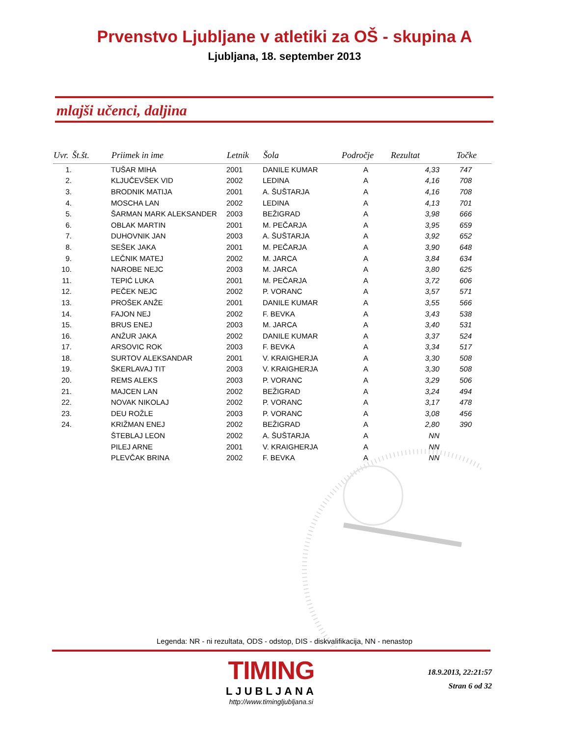Prvenstvo Ljubljane v atletiki za OŠ - skupina A
Ljubljana, 18. september 2013
mlajši učenci, daljina
| Uvr. | Št.št. | Priimek in ime | Letnik | Šola | Področje | Rezultat | Točke |
| --- | --- | --- | --- | --- | --- | --- | --- |
| 1. | | TUŠAR MIHA | 2001 | DANILE KUMAR | A | 4,33 | 747 |
| 2. | | KLJUČEVŠEK VID | 2002 | LEDINA | A | 4,16 | 708 |
| 3. | | BRODNIK MATIJA | 2001 | A. ŠUŠTARJA | A | 4,16 | 708 |
| 4. | | MOSCHA LAN | 2002 | LEDINA | A | 4,13 | 701 |
| 5. | | ŠARMAN MARK ALEKSANDER | 2003 | BEŽIGRAD | A | 3,98 | 666 |
| 6. | | OBLAK MARTIN | 2001 | M. PEČARJA | A | 3,95 | 659 |
| 7. | | DUHOVNIK JAN | 2003 | A. ŠUŠTARJA | A | 3,92 | 652 |
| 8. | | SEŠEK JAKA | 2001 | M. PEČARJA | A | 3,90 | 648 |
| 9. | | LEČNIK MATEJ | 2002 | M. JARCA | A | 3,84 | 634 |
| 10. | | NAROBE NEJC | 2003 | M. JARCA | A | 3,80 | 625 |
| 11. | | TEPIĆ LUKA | 2001 | M. PEČARJA | A | 3,72 | 606 |
| 12. | | PEČEK NEJC | 2002 | P. VORANC | A | 3,57 | 571 |
| 13. | | PROŠEK ANŽE | 2001 | DANILE KUMAR | A | 3,55 | 566 |
| 14. | | FAJON NEJ | 2002 | F. BEVKA | A | 3,43 | 538 |
| 15. | | BRUS ENEJ | 2003 | M. JARCA | A | 3,40 | 531 |
| 16. | | ANŽUR JAKA | 2002 | DANILE KUMAR | A | 3,37 | 524 |
| 17. | | ARSOVIC ROK | 2003 | F. BEVKA | A | 3,34 | 517 |
| 18. | | SURTOV ALEKSANDAR | 2001 | V. KRAIGHERJA | A | 3,30 | 508 |
| 19. | | ŠKERLAVAJ TIT | 2003 | V. KRAIGHERJA | A | 3,30 | 508 |
| 20. | | REMS ALEKS | 2003 | P. VORANC | A | 3,29 | 506 |
| 21. | | MAJCEN LAN | 2002 | BEŽIGRAD | A | 3,24 | 494 |
| 22. | | NOVAK NIKOLAJ | 2002 | P. VORANC | A | 3,17 | 478 |
| 23. | | DEU ROŽLE | 2003 | P. VORANC | A | 3,08 | 456 |
| 24. | | KRIŽMAN ENEJ | 2002 | BEŽIGRAD | A | 2,80 | 390 |
| | | ŠTEBLAJ LEON | 2002 | A. ŠUŠTARJA | A | NN | |
| | | PILEJ ARNE | 2001 | V. KRAIGHERJA | A | NN | |
| | | PLEVČAK BRINA | 2002 | F. BEVKA | A | NN | |
Legenda: NR - ni rezultata, ODS - odstop, DIS - diskvalifikacija, NN - nenastop
TIMING
LJUBLJANA
http://www.timingljubljana.si
18.9.2013, 22:21:57
Stran 6 od 32